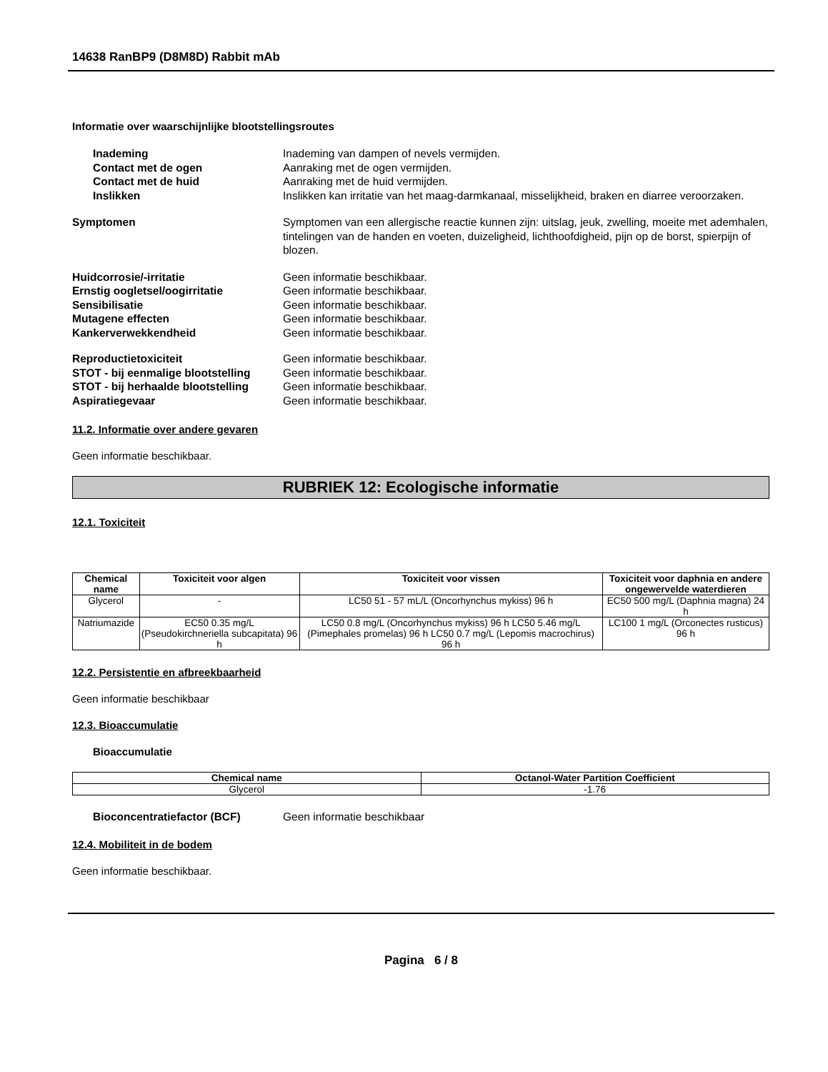14638 RanBP9 (D8M8D) Rabbit mAb
Informatie over waarschijnlijke blootstellingsroutes
Inademing Inademing van dampen of nevels vermijden.
Contact met de ogen Aanraking met de ogen vermijden.
Contact met de huid Aanraking met de huid vermijden.
Inslikken Inslikken kan irritatie van het maag-darmkanaal, misselijkheid, braken en diarree veroorzaken.
Symptomen Symptomen van een allergische reactie kunnen zijn: uitslag, jeuk, zwelling, moeite met ademhalen, tintelingen van de handen en voeten, duizeligheid, lichthoofdigheid, pijn op de borst, spierpijn of blozen.
Huidcorrosie/-irritatie Geen informatie beschikbaar.
Ernstig oogletsel/oogirritatie Geen informatie beschikbaar.
Sensibilisatie Geen informatie beschikbaar.
Mutagene effecten Geen informatie beschikbaar.
Kankerverwekkendheid Geen informatie beschikbaar.
Reproductietoxiciteit Geen informatie beschikbaar.
STOT - bij eenmalige blootstelling
Geen informatie beschikbaar.
STOT - bij herhaalde blootstelling
Geen informatie beschikbaar.
Aspiratiegevaar Geen informatie beschikbaar.
11.2. Informatie over andere gevaren
Geen informatie beschikbaar.
RUBRIEK 12: Ecologische informatie
12.1. Toxiciteit
| Chemical name | Toxiciteit voor algen | Toxiciteit voor vissen | Toxiciteit voor daphnia en andere ongewervelde waterdieren |
| --- | --- | --- | --- |
| Glycerol | - | LC50 51 - 57 mL/L (Oncorhynchus mykiss) 96 h | EC50 500 mg/L (Daphnia magna) 24 h |
| Natriumazide | EC50 0.35 mg/L (Pseudokirchneriella subcapitata) 96 h | LC50 0.8 mg/L (Oncorhynchus mykiss) 96 h LC50 5.46 mg/L (Pimephales promelas) 96 h LC50 0.7 mg/L (Lepomis macrochirus) 96 h | LC100 1 mg/L (Orconectes rusticus) 96 h |
12.2. Persistentie en afbreekbaarheid
Geen informatie beschikbaar
12.3. Bioaccumulatie
Bioaccumulatie
| Chemical name | Octanol-Water Partition Coefficient |
| --- | --- |
| Glycerol | -1.76 |
Bioconcentratiefactor (BCF) Geen informatie beschikbaar
12.4. Mobiliteit in de bodem
Geen informatie beschikbaar.
Pagina 6 / 8